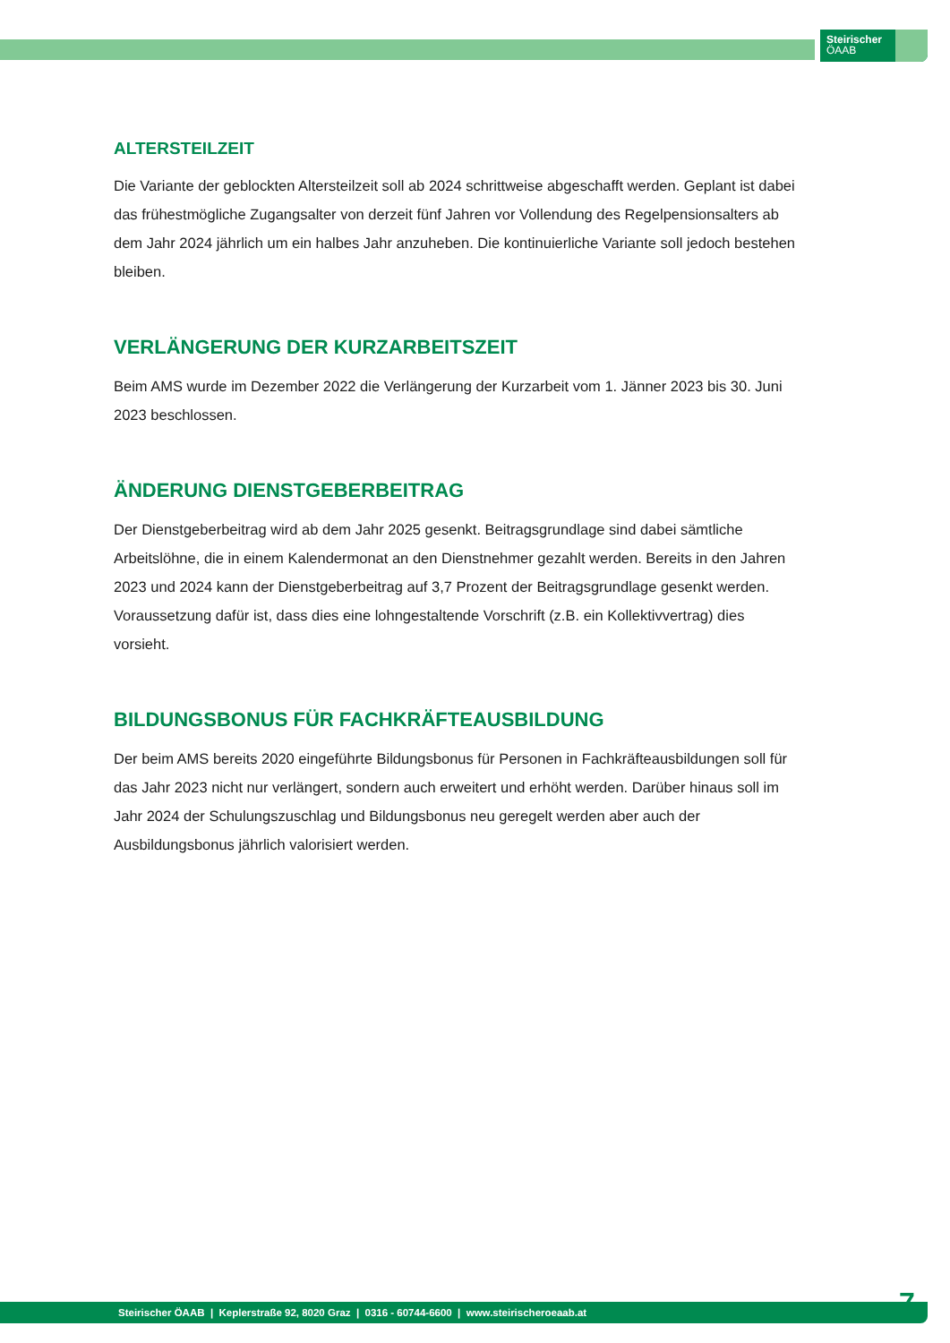Steirischer
ÖAAB
ALTERSTEILZEIT
Die Variante der geblockten Altersteilzeit soll ab 2024 schrittweise abgeschafft werden. Geplant ist dabei das frühestmögliche Zugangsalter von derzeit fünf Jahren vor Vollendung des Regelpensionsalters ab dem Jahr 2024 jährlich um ein halbes Jahr anzuheben. Die kontinuierliche Variante soll jedoch bestehen bleiben.
VERLÄNGERUNG DER KURZARBEITSZEIT
Beim AMS wurde im Dezember 2022 die Verlängerung der Kurzarbeit vom 1. Jänner 2023 bis 30. Juni 2023 beschlossen.
ÄNDERUNG DIENSTGEBERBEITRAG
Der Dienstgeberbeitrag wird ab dem Jahr 2025 gesenkt. Beitragsgrundlage sind dabei sämtliche Arbeitslöhne, die in einem Kalendermonat an den Dienstnehmer gezahlt werden. Bereits in den Jahren 2023 und 2024 kann der Dienstgeberbeitrag auf 3,7 Prozent der Beitragsgrundlage gesenkt werden. Voraussetzung dafür ist, dass dies eine lohngestaltende Vorschrift (z.B. ein Kollektivvertrag) dies vorsieht.
BILDUNGSBONUS FÜR FACHKRÄFTEAUSBILDUNG
Der beim AMS bereits 2020 eingeführte Bildungsbonus für Personen in Fachkräfteausbildungen soll für das Jahr 2023 nicht nur verlängert, sondern auch erweitert und erhöht werden. Darüber hinaus soll im Jahr 2024 der Schulungszuschlag und Bildungsbonus neu geregelt werden aber auch der Ausbildungsbonus jährlich valorisiert werden.
Steirischer ÖAAB | Keplerstraße 92, 8020 Graz | 0316 - 60744-6600 | www.steirischeroeaab.at 7